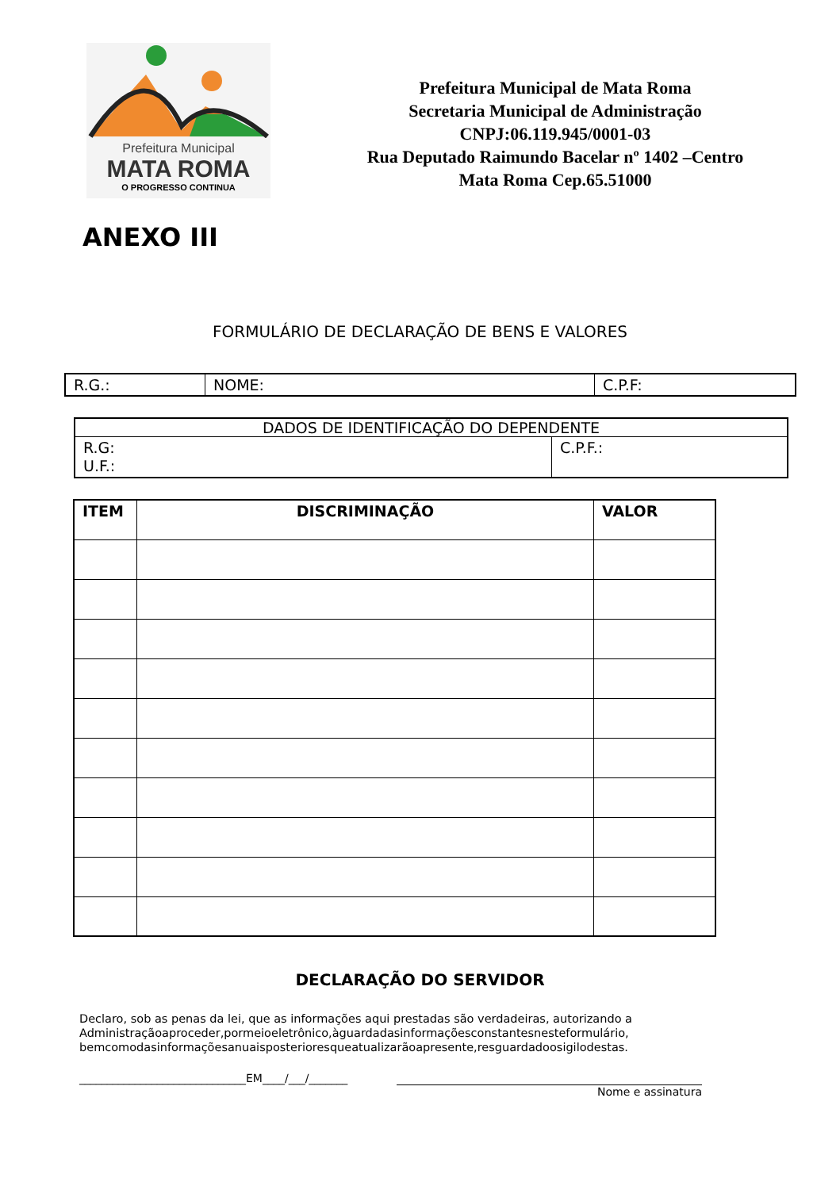Prefeitura Municipal
MATA ROMA
O PROGRESSO CONTINUA
Prefeitura Municipal de Mata Roma
Secretaria Municipal de Administração
CNPJ:06.119.945/0001-03
Rua Deputado Raimundo Bacelar nº 1402 –Centro
Mata Roma Cep.65.51000
ANEXO III
FORMULÁRIO DE DECLARAÇÃO DE BENS E VALORES
| R.G.: | NOME: | C.P.F: |
| DADOS DE IDENTIFICAÇÃO DO DEPENDENTE | |
| R.G: U.F.: | C.P.F.: |
| ITEM | DISCRIMINAÇÃO | VALOR |
| --- | --- | --- |
DECLARAÇÃO DO SERVIDOR
Declaro, sob as penas da lei, que as informações aqui prestadas são verdadeiras, autorizando a Administraçãoaproceder,pormeioeletrônico,àguardadasinformaçõesconstantesnesteformulário, bemcomodasinformaçõesanuaisposterioresqueatualizarãoapresente,resguardadoosigilodestas.
______________________________EM____/___/_______
Nome e assinatura